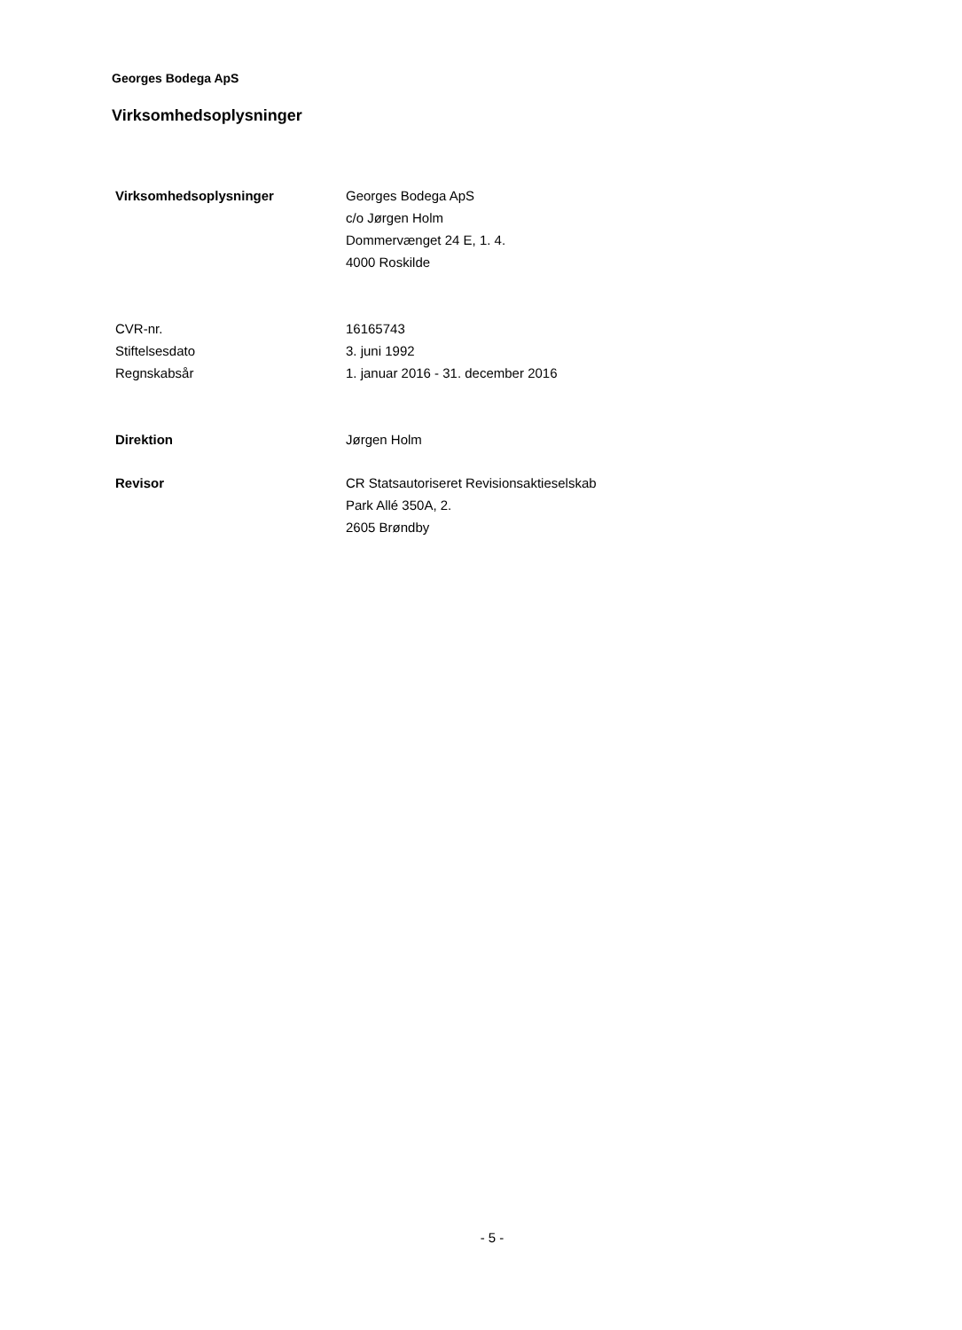Georges Bodega ApS
Virksomhedsoplysninger
| Virksomhedsoplysninger | Georges Bodega ApS c/o Jørgen Holm Dommervænget 24 E, 1. 4. 4000 Roskilde |
| CVR-nr. | 16165743 |
| Stiftelsesdato | 3. juni 1992 |
| Regnskabsår | 1. januar 2016 - 31. december 2016 |
| Direktion | Jørgen Holm |
| Revisor | CR Statsautoriseret Revisionsaktieselskab Park Allé 350A, 2. 2605 Brøndby |
- 5 -